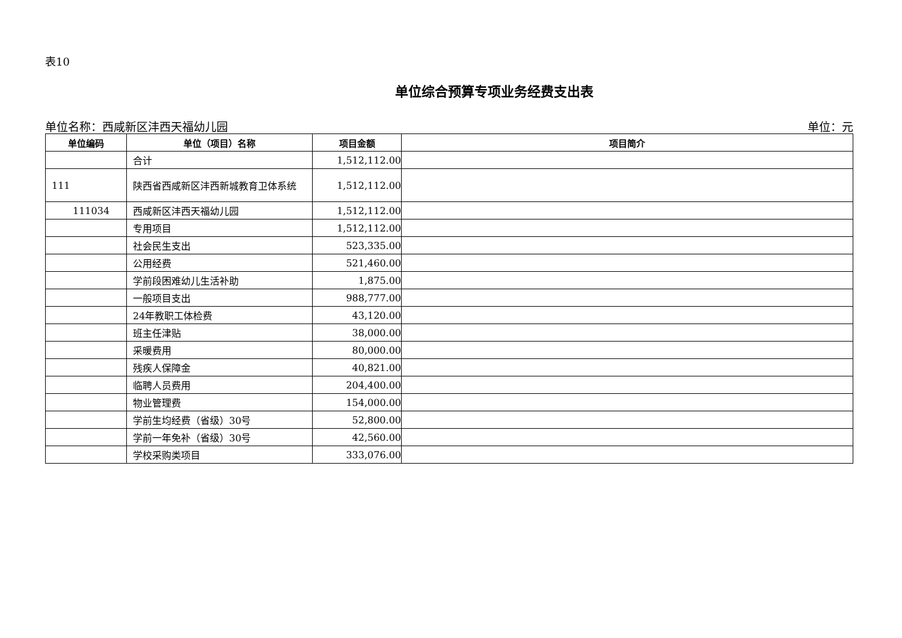表10
单位综合预算专项业务经费支出表
单位名称：西咸新区沣西天福幼儿园 单位：元
| 单位编码 | 单位（项目）名称 | 项目金额 | 项目简介 |
| --- | --- | --- | --- |
| | 合计 | 1,512,112.00 | |
| 111 | 陕西省西咸新区沣西新城教育卫体系统 | 1,512,112.00 | |
| 111034 | 西咸新区沣西天福幼儿园 | 1,512,112.00 | |
| | 专用项目 | 1,512,112.00 | |
| | 社会民生支出 | 523,335.00 | |
| | 公用经费 | 521,460.00 | |
| | 学前段困难幼儿生活补助 | 1,875.00 | |
| | 一般项目支出 | 988,777.00 | |
| | 24年教职工体检费 | 43,120.00 | |
| | 班主任津贴 | 38,000.00 | |
| | 采暖费用 | 80,000.00 | |
| | 残疾人保障金 | 40,821.00 | |
| | 临聘人员费用 | 204,400.00 | |
| | 物业管理费 | 154,000.00 | |
| | 学前生均经费（省级）30号 | 52,800.00 | |
| | 学前一年免补（省级）30号 | 42,560.00 | |
| | 学校采购类项目 | 333,076.00 | |